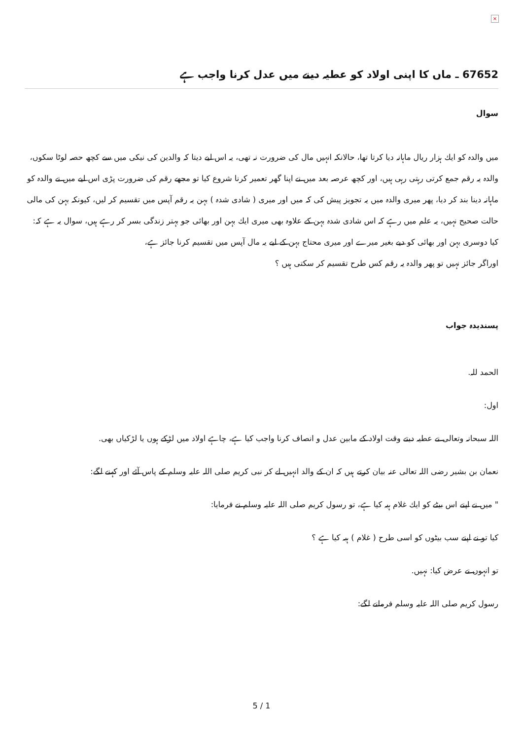×
67652 ـ ماں كا اپنى اولاد كو عطيہ دينے ميں عدل كرنا واجب ہے
سوال
ميں والدہ كو ايك ہزار ريال ماہانہ ديا كرتا تھا، حالانكہ انہيں مال كى ضرورت نہ تھى، يہ اس ليے ديتا كہ والدين كى نيكى ميں سے كچھ حصہ لوٹا سكوں، والدہ يہ رقم جمع كرتى رہتى رہى ہيں، اور كچھ عرصہ بعد ميں نے اپنا گھر تعمير كرنا شروع كيا تو مجھے رقم كى ضرورت پڑى اس ليے ميں نے والدہ كو ماہانہ دينا بند كر ديا، پھر ميرى والدہ ميں يہ تجويز پيش كى كہ ميں اور ميرى ( شادى شدہ ) بہن يہ رقم آپس ميں تقسيم كر ليں، كيونكہ بہن كى مالى حالت صحيح نہيں، يہ علم ميں رہے كہ اس شادى شدہ بہن كے علاوہ بھى ميرى ايك بہن اور بھائى جو بہتر زندگى بسر كر رہے ہيں، سوال يہ ہے كہ:
كيا دوسرى بہن اور بھائى كو ديے بغير ميرے اور ميرى محتاج بہن كے ليے يہ مال آپس ميں تقسيم كرنا جائز ہے،
اوراگر جائز نہيں تو پھر والدہ يہ رقم كس طرح تقسيم كر سكتى ہيں ؟
پسنديدہ جواب
الحمد للہ.
اول:
اللہ سبحانہ وتعالى نے عطيہ ديتے وقت اولاد كے مابين عدل و انصاف كرنا واجب كيا ہے، چاہے اولاد ميں لڑكے ہوں يا لڑكياں بھى.
نعمان بن بشير رضى اللہ تعالى عنہ بيان كرتے ہيں كہ ان كے والد انہيں لے كر نبى كريم صلى اللہ عليہ وسلم كے پاس آئے اور كہنے لگے:
" ميں نے اپنے اس بيٹے كو ايك غلام ہبہ كيا ہے، تو رسول كريم صلى اللہ عليہ وسلم نے فرمايا:
كيا تو نے اپنے سب بيٹوں كو اسى طرح ( غلام ) ہبہ كيا ہے ؟
تو انہوں نے عرض كيا: نہيں.
رسول كريم صلى اللہ عليہ وسلم فرمانے لگے:
5 / 1